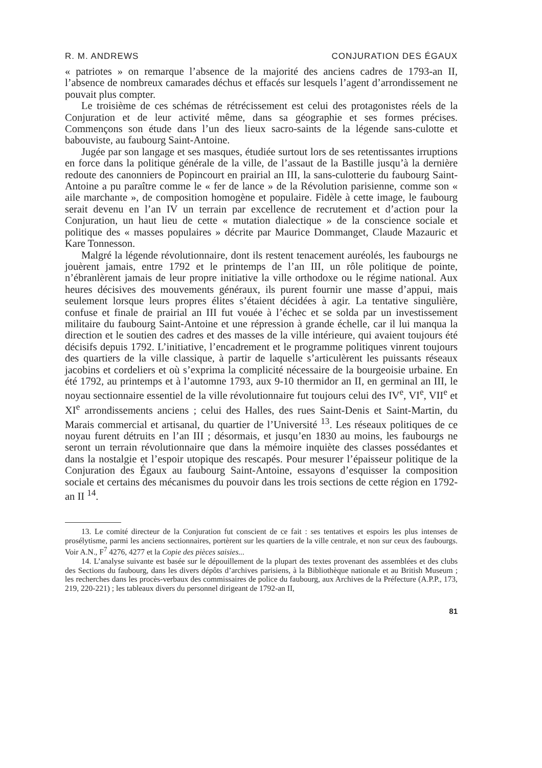R. M. ANDREWS CONJURATION DES ÉGAUX
« patriotes » on remarque l’absence de la majorité des anciens cadres de 1793-an II, l’absence de nombreux camarades déchus et effacés sur lesquels l’agent d’arrondissement ne pouvait plus compter.
Le troisième de ces schémas de rétrécissement est celui des protagonistes réels de la Conjuration et de leur activité même, dans sa géographie et ses formes précises. Commençons son étude dans l’un des lieux sacro-saints de la légende sans-culotte et babouviste, au faubourg Saint-Antoine.
Jugée par son langage et ses masques, étudiée surtout lors de ses retentissantes irruptions en force dans la politique générale de la ville, de l’assaut de la Bastille jusqu’à la dernière redoute des canonniers de Popincourt en prairial an III, la sans-culotterie du faubourg Saint-Antoine a pu paraître comme le « fer de lance » de la Révolution parisienne, comme son « aile marchante », de composition homogène et populaire. Fidèle à cette image, le faubourg serait devenu en l’an IV un terrain par excellence de recrutement et d’action pour la Conjuration, un haut lieu de cette « mutation dialectique » de la conscience sociale et politique des « masses populaires » décrite par Maurice Dommanget, Claude Mazauric et Kare Tonnesson.
Malgré la légende révolutionnaire, dont ils restent tenacement auréolés, les faubourgs ne jouèrent jamais, entre 1792 et le printemps de l’an III, un rôle politique de pointe, n’ébranlèrent jamais de leur propre initiative la ville orthodoxe ou le régime national. Aux heures décisives des mouvements généraux, ils purent fournir une masse d’appui, mais seulement lorsque leurs propres élites s’étaient décidées à agir. La tentative singulière, confuse et finale de prairial an III fut vouée à l’échec et se solda par un investissement militaire du faubourg Saint-Antoine et une répression à grande échelle, car il lui manqua la direction et le soutien des cadres et des masses de la ville intérieure, qui avaient toujours été décisifs depuis 1792. L’initiative, l’encadrement et le programme politiques vinrent toujours des quartiers de la ville classique, à partir de laquelle s’articulèrent les puissants réseaux jacobins et cordeliers et où s’exprima la complicité nécessaire de la bourgeoisie urbaine. En été 1792, au printemps et à l’automne 1793, aux 9-10 thermidor an II, en germinal an III, le noyau sectionnaire essentiel de la ville révolutionnaire fut toujours celui des IV<sup>e</sup>, VI<sup>e</sup>, VII<sup>e</sup> et XI<sup>e</sup> arrondissements anciens ; celui des Halles, des rues Saint-Denis et Saint-Martin, du Marais commercial et artisanal, du quartier de l’Université <sup>13</sup>. Les réseaux politiques de ce noyau furent détruits en l’an III ; désormais, et jusqu’en 1830 au moins, les faubourgs ne seront un terrain révolutionnaire que dans la mémoire inquiète des classes possédantes et dans la nostalgie et l’espoir utopique des rescapés. Pour mesurer l’épaisseur politique de la Conjuration des Égaux au faubourg Saint-Antoine, essayons d’esquisser la composition sociale et certains des mécanismes du pouvoir dans les trois sections de cette région en 1792-an II <sup>14</sup>.
13. Le comité directeur de la Conjuration fut conscient de ce fait : ses tentatives et espoirs les plus intenses de prosélytisme, parmi les anciens sectionnaires, portèrent sur les quartiers de la ville centrale, et non sur ceux des faubourgs. Voir A.N., F<sup>7</sup> 4276, 4277 et la Copie des pièces saisies...
14. L’analyse suivante est basée sur le dépouillement de la plupart des textes provenant des assemblées et des clubs des Sections du faubourg, dans les divers dépôts d’archives parisiens, à la Bibliothèque nationale et au British Museum ; les recherches dans les procès-verbaux des commissaires de police du faubourg, aux Archives de la Préfecture (A.P.P., 173, 219, 220-221) ; les tableaux divers du personnel dirigeant de 1792-an II,
81